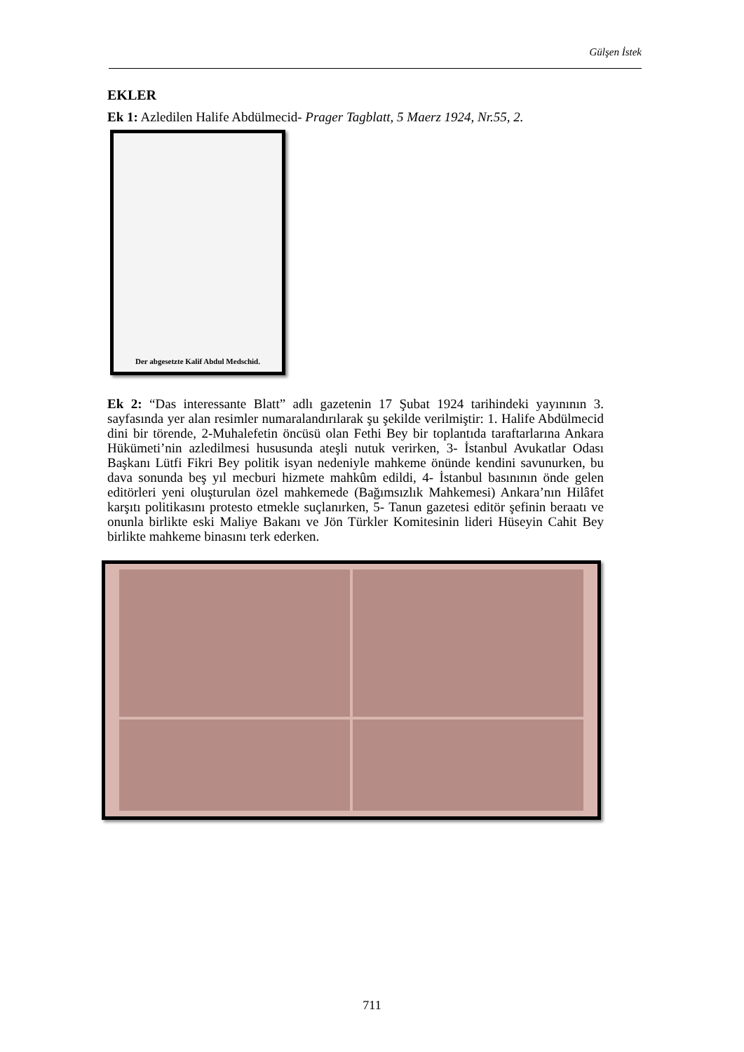Gülşen İstek
EKLER
Ek 1: Azledilen Halife Abdülmecid- Prager Tagblatt, 5 Maerz 1924, Nr.55, 2.
Der abgesetzte Kalif Abdul Medschid.
Ek 2: “Das interessante Blatt” adlı gazetenin 17 Şubat 1924 tarihindeki yayınının 3. sayfasında yer alan resimler numaralandırılarak şu şekilde verilmiştir: 1. Halife Abdülmecid dini bir törende, 2-Muhalefetin öncüsü olan Fethi Bey bir toplantıda taraftarlarına Ankara Hükümeti’nin azledilmesi hususunda ateşli nutuk verirken, 3- İstanbul Avukatlar Odası Başkanı Lütfi Fikri Bey politik isyan nedeniyle mahkeme önünde kendini savunurken, bu dava sonunda beş yıl mecburi hizmete mahkûm edildi, 4- İstanbul basınının önde gelen editörleri yeni oluşturulan özel mahkemede (Bağımsızlık Mahkemesi) Ankara’nın Hilâfet karşıtı politikasını protesto etmekle suçlanırken, 5- Tanun gazetesi editör şefinin beraatı ve onunla birlikte eski Maliye Bakanı ve Jön Türkler Komitesinin lideri Hüseyin Cahit Bey birlikte mahkeme binasını terk ederken.
711